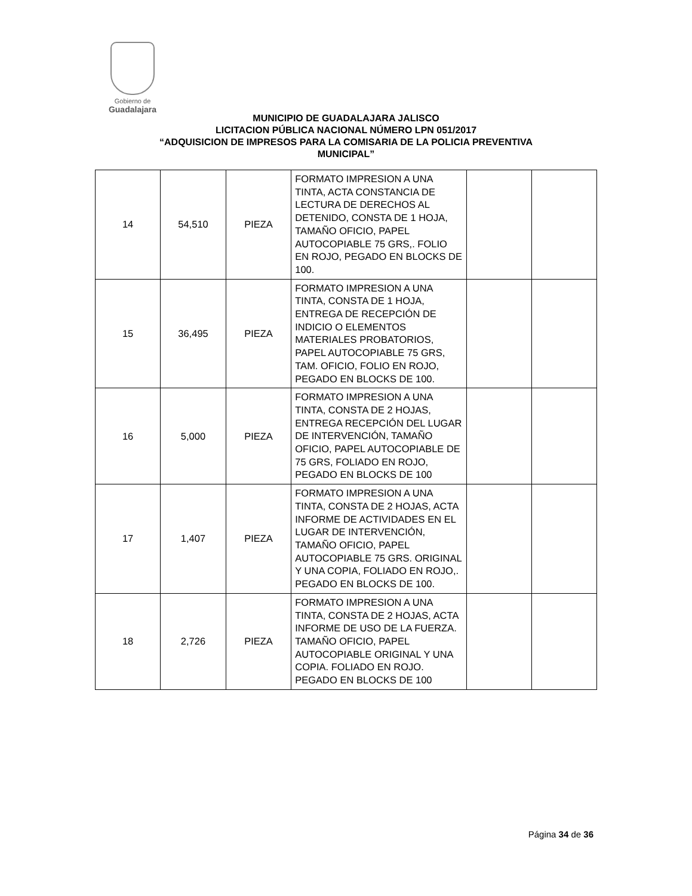Gobierno de
Guadalajara
MUNICIPIO DE GUADALAJARA JALISCO
LICITACION PÚBLICA NACIONAL NÚMERO LPN 051/2017
“ADQUISICION DE IMPRESOS PARA LA COMISARIA DE LA POLICIA PREVENTIVA
MUNICIPAL”
| 14 | 54,510 | PIEZA | FORMATO IMPRESION A UNA TINTA, ACTA CONSTANCIA DE LECTURA DE DERECHOS AL DETENIDO, CONSTA DE 1 HOJA, TAMAÑO OFICIO, PAPEL AUTOCOPIABLE 75 GRS,. FOLIO EN ROJO, PEGADO EN BLOCKS DE 100. | | |
| 15 | 36,495 | PIEZA | FORMATO IMPRESION A UNA TINTA, CONSTA DE 1 HOJA, ENTREGA DE RECEPCIÓN DE INDICIO O ELEMENTOS MATERIALES PROBATORIOS, PAPEL AUTOCOPIABLE 75 GRS, TAM. OFICIO, FOLIO EN ROJO, PEGADO EN BLOCKS DE 100. | | |
| 16 | 5,000 | PIEZA | FORMATO IMPRESION A UNA TINTA, CONSTA DE 2 HOJAS, ENTREGA RECEPCIÓN DEL LUGAR DE INTERVENCIÓN, TAMAÑO OFICIO, PAPEL AUTOCOPIABLE DE 75 GRS, FOLIADO EN ROJO, PEGADO EN BLOCKS DE 100 | | |
| 17 | 1,407 | PIEZA | FORMATO IMPRESION A UNA TINTA, CONSTA DE 2 HOJAS, ACTA INFORME DE ACTIVIDADES EN EL LUGAR DE INTERVENCIÓN, TAMAÑO OFICIO, PAPEL AUTOCOPIABLE 75 GRS. ORIGINAL Y UNA COPIA, FOLIADO EN ROJO,. PEGADO EN BLOCKS DE 100. | | |
| 18 | 2,726 | PIEZA | FORMATO IMPRESION A UNA TINTA, CONSTA DE 2 HOJAS, ACTA INFORME DE USO DE LA FUERZA. TAMAÑO OFICIO, PAPEL AUTOCOPIABLE ORIGINAL Y UNA COPIA. FOLIADO EN ROJO. PEGADO EN BLOCKS DE 100 | | |
Página 34 de 36